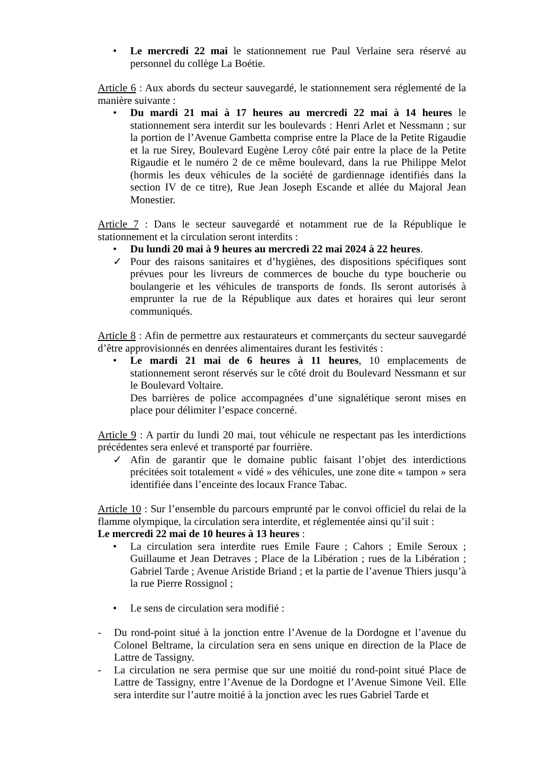• Le mercredi 22 mai le stationnement rue Paul Verlaine sera réservé au personnel du collège La Boétie.
Article 6 : Aux abords du secteur sauvegardé, le stationnement sera réglementé de la manière suivante :
• Du mardi 21 mai à 17 heures au mercredi 22 mai à 14 heures le stationnement sera interdit sur les boulevards : Henri Arlet et Nessmann ; sur la portion de l’Avenue Gambetta comprise entre la Place de la Petite Rigaudie et la rue Sirey, Boulevard Eugène Leroy côté pair entre la place de la Petite Rigaudie et le numéro 2 de ce même boulevard, dans la rue Philippe Melot (hormis les deux véhicules de la société de gardiennage identifiés dans la section IV de ce titre), Rue Jean Joseph Escande et allée du Majoral Jean Monestier.
Article 7 : Dans le secteur sauvegardé et notamment rue de la République le stationnement et la circulation seront interdits :
• Du lundi 20 mai à 9 heures au mercredi 22 mai 2024 à 22 heures.
✓ Pour des raisons sanitaires et d’hygiènes, des dispositions spécifiques sont prévues pour les livreurs de commerces de bouche du type boucherie ou boulangerie et les véhicules de transports de fonds. Ils seront autorisés à emprunter la rue de la République aux dates et horaires qui leur seront communiqués.
Article 8 : Afin de permettre aux restaurateurs et commerçants du secteur sauvegardé d’être approvisionnés en denrées alimentaires durant les festivités :
• Le mardi 21 mai de 6 heures à 11 heures, 10 emplacements de stationnement seront réservés sur le côté droit du Boulevard Nessmann et sur le Boulevard Voltaire.
Des barrières de police accompagnées d’une signalétique seront mises en place pour délimiter l’espace concerné.
Article 9 : A partir du lundi 20 mai, tout véhicule ne respectant pas les interdictions précédentes sera enlevé et transporté par fourrière.
✓ Afin de garantir que le domaine public faisant l’objet des interdictions précitées soit totalement « vidé » des véhicules, une zone dite « tampon » sera identifiée dans l’enceinte des locaux France Tabac.
Article 10 : Sur l’ensemble du parcours emprunté par le convoi officiel du relai de la flamme olympique, la circulation sera interdite, et réglementée ainsi qu’il suit :
Le mercredi 22 mai de 10 heures à 13 heures :
• La circulation sera interdite rues Emile Faure ; Cahors ; Emile Seroux ; Guillaume et Jean Detraves ; Place de la Libération ; rues de la Libération ; Gabriel Tarde ; Avenue Aristide Briand ; et la partie de l’avenue Thiers jusqu’à la rue Pierre Rossignol ;
• Le sens de circulation sera modifié :
- Du rond-point situé à la jonction entre l’Avenue de la Dordogne et l’avenue du Colonel Beltrame, la circulation sera en sens unique en direction de la Place de Lattre de Tassigny.
- La circulation ne sera permise que sur une moitié du rond-point situé Place de Lattre de Tassigny, entre l’Avenue de la Dordogne et l’Avenue Simone Veil. Elle sera interdite sur l’autre moitié à la jonction avec les rues Gabriel Tarde et